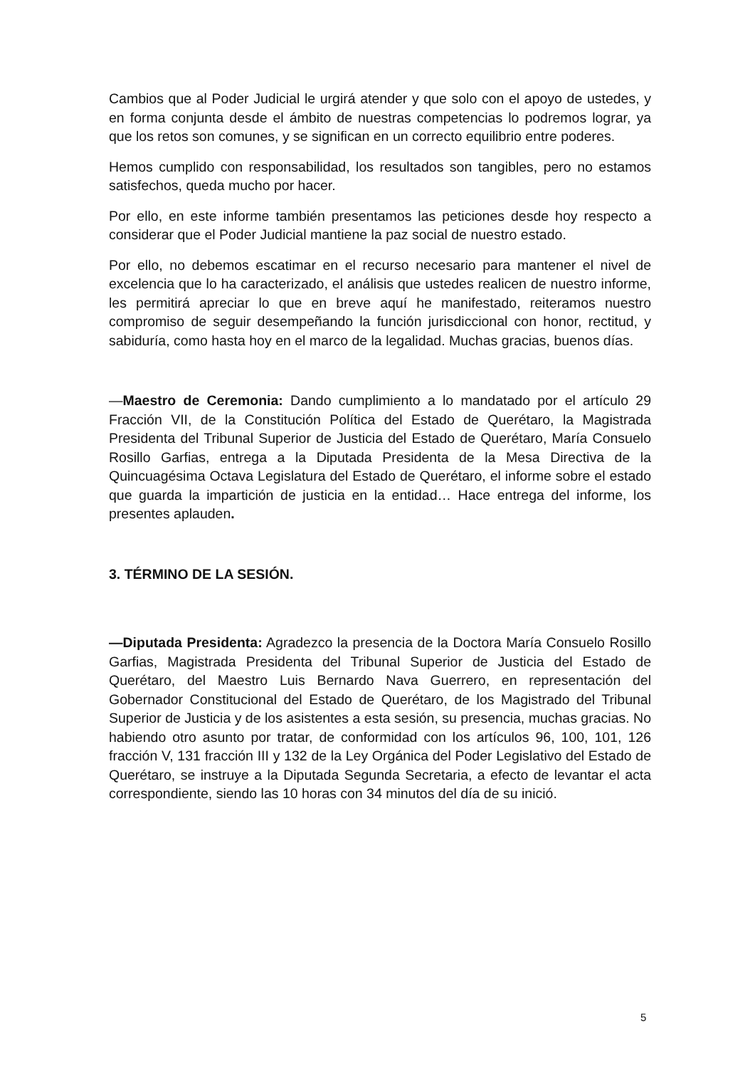Cambios que al Poder Judicial le urgirá atender y que solo con el apoyo de ustedes, y en forma conjunta desde el ámbito de nuestras competencias lo podremos lograr, ya que los retos son comunes, y se significan en un correcto equilibrio entre poderes.
Hemos cumplido con responsabilidad, los resultados son tangibles, pero no estamos satisfechos, queda mucho por hacer.
Por ello, en este informe también presentamos las peticiones desde hoy respecto a considerar que el Poder Judicial mantiene la paz social de nuestro estado.
Por ello, no debemos escatimar en el recurso necesario para mantener el nivel de excelencia que lo ha caracterizado, el análisis que ustedes realicen de nuestro informe, les permitirá apreciar lo que en breve aquí he manifestado, reiteramos nuestro compromiso de seguir desempeñando la función jurisdiccional con honor, rectitud, y sabiduría, como hasta hoy en el marco de la legalidad. Muchas gracias, buenos días.
—Maestro de Ceremonia: Dando cumplimiento a lo mandatado por el artículo 29 Fracción VII, de la Constitución Política del Estado de Querétaro, la Magistrada Presidenta del Tribunal Superior de Justicia del Estado de Querétaro, María Consuelo Rosillo Garfias, entrega a la Diputada Presidenta de la Mesa Directiva de la Quincuagésima Octava Legislatura del Estado de Querétaro, el informe sobre el estado que guarda la impartición de justicia en la entidad… Hace entrega del informe, los presentes aplauden.
3. TÉRMINO DE LA SESIÓN.
—Diputada Presidenta: Agradezco la presencia de la Doctora María Consuelo Rosillo Garfias, Magistrada Presidenta del Tribunal Superior de Justicia del Estado de Querétaro, del Maestro Luis Bernardo Nava Guerrero, en representación del Gobernador Constitucional del Estado de Querétaro, de los Magistrado del Tribunal Superior de Justicia y de los asistentes a esta sesión, su presencia, muchas gracias. No habiendo otro asunto por tratar, de conformidad con los artículos 96, 100, 101, 126 fracción V, 131 fracción III y 132 de la Ley Orgánica del Poder Legislativo del Estado de Querétaro, se instruye a la Diputada Segunda Secretaria, a efecto de levantar el acta correspondiente, siendo las 10 horas con 34 minutos del día de su inició.
5